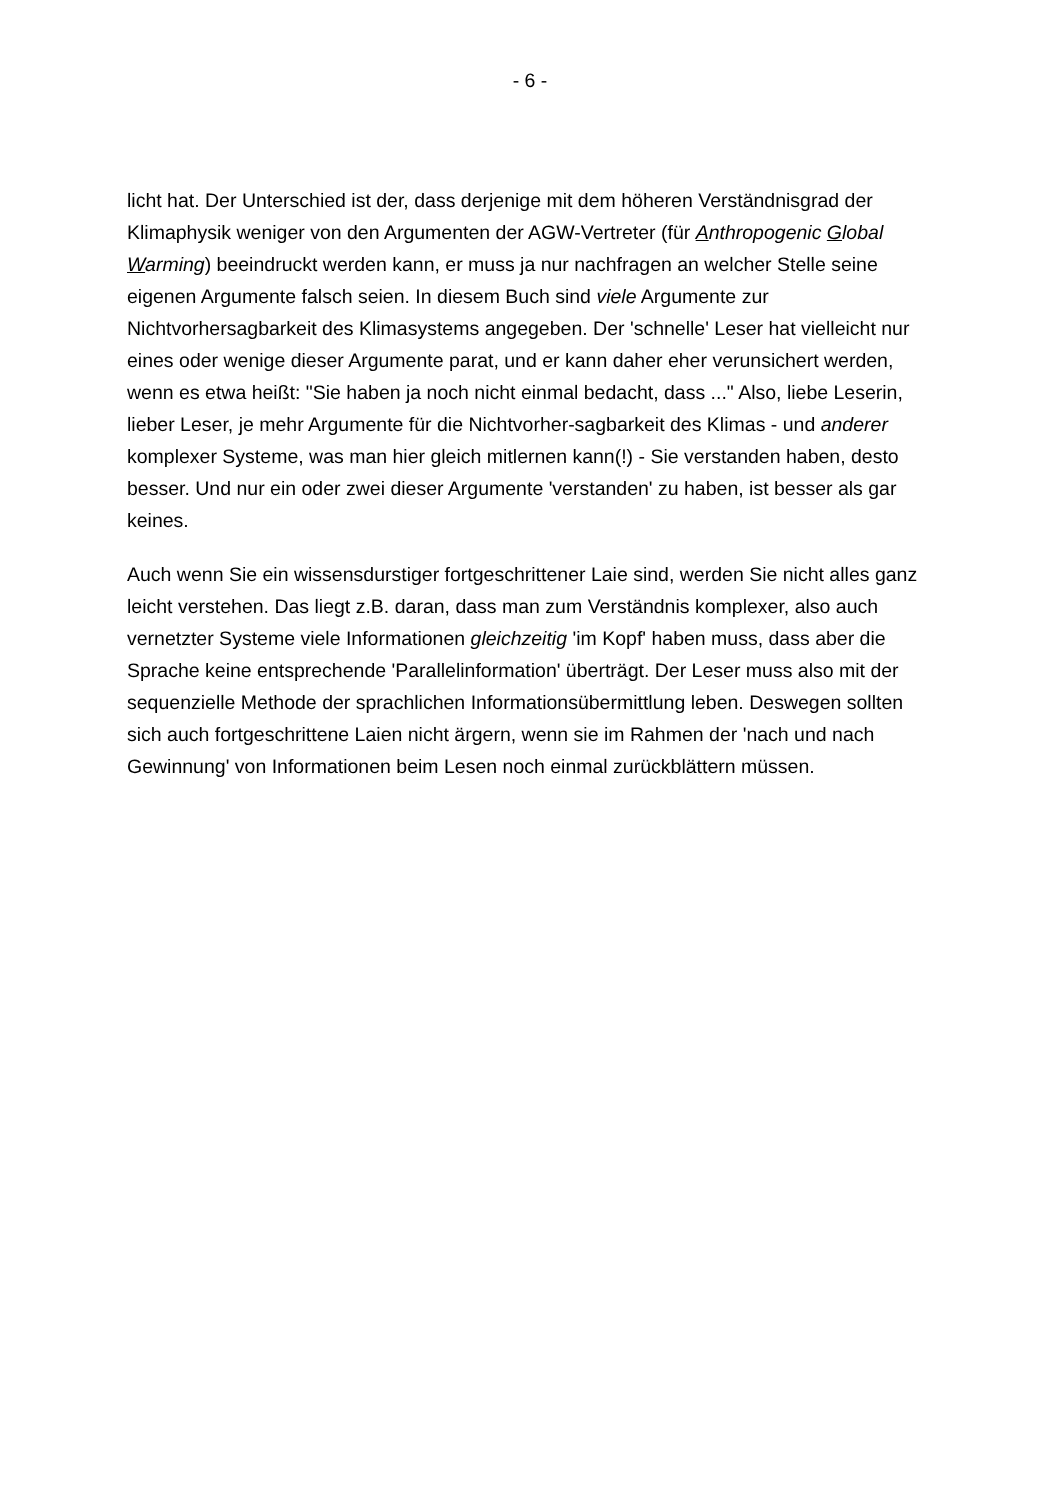- 6 -
licht hat. Der Unterschied ist der, dass derjenige mit dem höheren Verständnisgrad der Klimaphysik weniger von den Argumenten der AGW-Vertreter (für Anthropogenic Global Warming) beeindruckt werden kann, er muss ja nur nachfragen an welcher Stelle seine eigenen Argumente falsch seien. In diesem Buch sind viele Argumente zur Nichtvorhersagbarkeit des Klimasystems angegeben. Der 'schnelle' Leser hat vielleicht nur eines oder wenige dieser Argumente parat, und er kann daher eher verunsichert werden, wenn es etwa heißt: "Sie haben ja noch nicht einmal bedacht, dass ..." Also, liebe Leserin, lieber Leser, je mehr Argumente für die Nichtvorher-sagbarkeit des Klimas - und anderer komplexer Systeme, was man hier gleich mitlernen kann(!) - Sie verstanden haben, desto besser. Und nur ein oder zwei dieser Argumente 'verstanden' zu haben, ist besser als gar keines.
Auch wenn Sie ein wissensdurstiger fortgeschrittener Laie sind, werden Sie nicht alles ganz leicht verstehen. Das liegt z.B. daran, dass man zum Verständnis komplexer, also auch vernetzter Systeme viele Informationen gleichzeitig 'im Kopf' haben muss, dass aber die Sprache keine entsprechende 'Parallelinformation' überträgt. Der Leser muss also mit der sequenzielle Methode der sprachlichen Informationsübermittlung leben. Deswegen sollten sich auch fortgeschrittene Laien nicht ärgern, wenn sie im Rahmen der 'nach und nach Gewinnung' von Informationen beim Lesen noch einmal zurückblättern müssen.